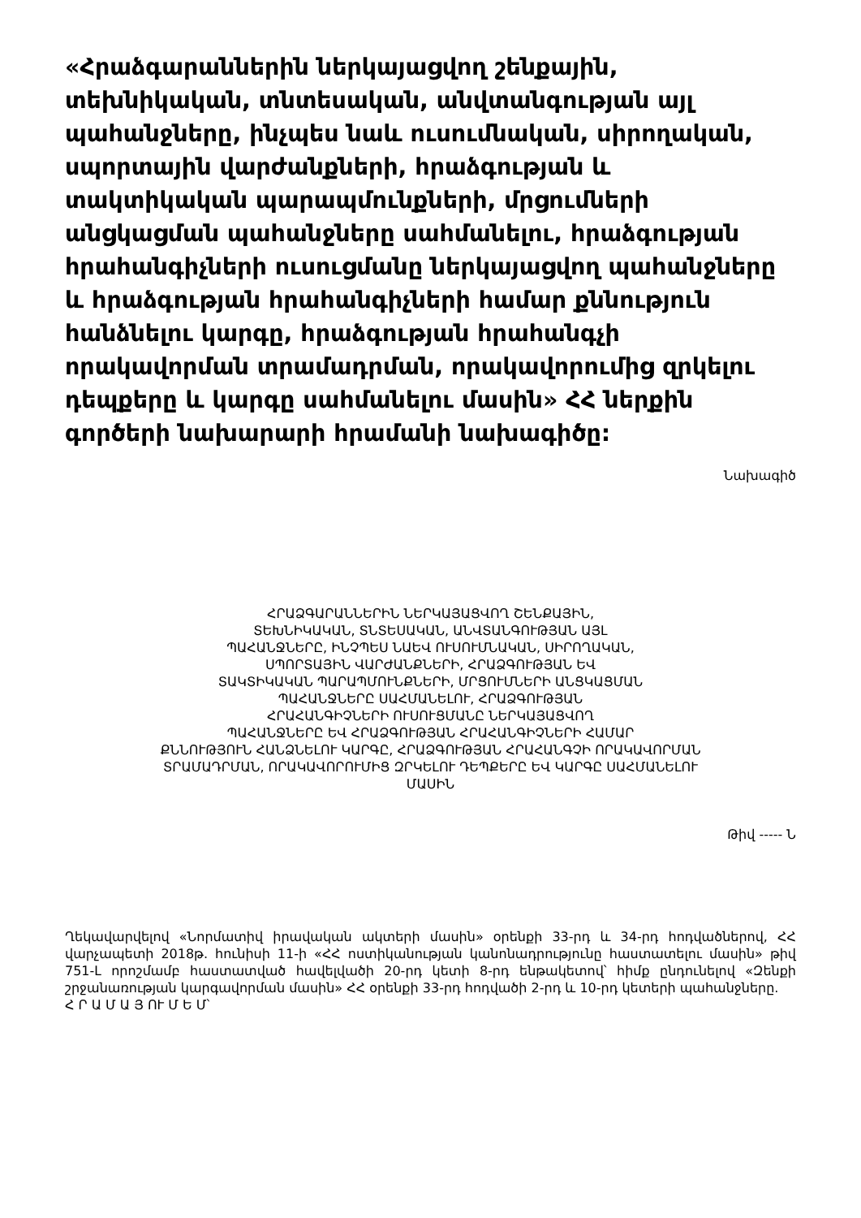«Հրաձգարաններին ներկայացվող շենքային, տեխնիկական, տնտեսական, անվտանգության այլ պահանջները, ինչպես նաև ուսումնական, սիրողական, սպորտային վարժանքների, հրաձգության և տակտիկական պարապմունքների, մրցումների անցկացման պահանջները սահմանելու, հրաձգության հրահանգիչների ուսուցմանը ներկայացվող պահանջները և հրաձգության հրահանգիչների համար քննություն հանձնելու կարգը, հրաձգության հրահանգչի որակավորման տրամադրման, որակավորումից զրկելու դեպքերը և կարգը սահմանելու մասին» ՀՀ ներքին գործերի նախարարի հրամանի նախագիծը:
Նախագիծ
ՀՐԱՁԳԱՐԱՆՆԵՐԻՆ ՆԵՐԿԱՅԱՑՎՈՂ ՇԵՆՔԱՅԻՆ,
ՏԵԽՆԻԿԱԿԱՆ, ՏՆՏԵՍԱԿԱՆ, ԱՆՎՏԱՆԳՈՒԹՅԱՆ ԱՅԼ
ՊԱՀԱՆՋՆԵՐԸ, ԻՆՉՊԵՍ ՆԱԵՎ ՈՒՍՈՒՄՆԱԿԱՆ, ՍԻՐՈՂԱԿԱՆ,
ՍՊՈՐՏԱՅԻՆ ՎԱՐԺԱՆՔՆԵՐԻ, ՀՐԱՁԳՈՒԹՅԱՆ ԵՎ
ՏԱԿՏԻԿԱԿԱՆ ՊԱՐԱՊՄՈՒՆՔՆԵՐԻ, ՄՐՑՈՒՄՆԵՐԻ ԱՆՑԿԱՑՄԱՆ
ՊԱՀԱՆՋՆԵՐԸ ՍԱՀՄԱՆԵԼՈՒ, ՀՐԱՁԳՈՒԹՅԱՆ
ՀՐԱՀԱՆԳԻՉՆԵՐԻ ՈՒՍՈՒՑՄԱՆԸ ՆԵՐԿԱՅԱՑՎՈՂ
ՊԱՀԱՆՋՆԵՐԸ ԵՎ ՀՐԱՁԳՈՒԹՅԱՆ ՀՐԱՀԱՆԳԻՉՆԵՐԻ ՀԱՄԱՐ
ՔՆՆՈՒԹՅՈՒՆ ՀԱՆՁՆԵԼՈՒ ԿԱՐԳԸ, ՀՐԱՁԳՈՒԹՅԱՆ ՀՐԱՀԱՆԳՉԻ ՈՐԱԿԱՎՈՐՄԱՆ
ՏՐԱՄԱԴՐՄԱՆ, ՈՐԱԿԱՎՈՐՈՒՄԻՑ ԶՐԿԵԼՈՒ ԴԵՊՔԵՐԸ ԵՎ ԿԱՐԳԸ ՍԱՀՄԱՆԵԼՈՒ
ՄԱՍԻՆ
Թիվ ----- Ն
Ղեկավարվելով «Նորմատիվ իրավական ակտերի մասին» օրենքի 33-րդ և 34-րդ հոդվածներով, ՀՀ վարչապետի 2018թ. հունիսի 11-ի «ՀՀ ոստիկանության կանոնադրությունը հաստատելու մասին» թիվ 751-Լ որոշմամբ հաստատված հավելվածի 20-րդ կետի 8-րդ ենթակետով՝ հիմք ընդունելով «Զենքի շրջանառության կարգավորման մասին» ՀՀ օրենքի 33-րդ հոդվածի 2-րդ և 10-րդ կետերի պահանջները.
Հ Ր Ա Մ Ա Յ ՈՒ Մ Ե Մ՝